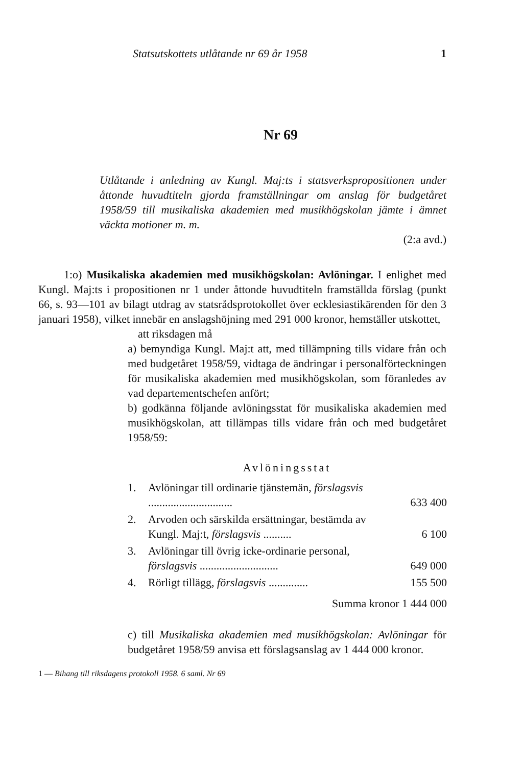Statsutskottets utlåtande nr 69 år 1958 1
Nr 69
Utlåtande i anledning av Kungl. Maj:ts i statsverkspropositionen under åttonde huvudtiteln gjorda framställningar om anslag för budgetåret 1958/59 till musikaliska akademien med musikhögskolan jämte i ämnet väckta motioner m. m.
(2:a avd.)
1:o) Musikaliska akademien med musikhögskolan: Avlöningar. I enlighet med Kungl. Maj:ts i propositionen nr 1 under åttonde huvudtiteln framställda förslag (punkt 66, s. 93—101 av bilagt utdrag av statsrådsprotokollet över ecklesiastikärenden för den 3 januari 1958), vilket innebär en anslagshöjning med 291 000 kronor, hemställer utskottet,
att riksdagen må
a) bemyndiga Kungl. Maj:t att, med tillämpning tills vidare från och med budgetåret 1958/59, vidtaga de ändringar i personalförteckningen för musikaliska akademien med musikhögskolan, som föranledes av vad departementschefen anfört;
b) godkänna följande avlöningsstat för musikaliska akademien med musikhögskolan, att tillämpas tills vidare från och med budgetåret 1958/59:
Avlöningsstat
| 1. | Avlöningar till ordinarie tjänstemän, förslagsvis .............................. | 633 400 |
| 2. | Arvoden och särskilda ersättningar, bestämda av Kungl. Maj:t, förslagsvis .......... | 6 100 |
| 3. | Avlöningar till övrig icke-ordinarie personal, förslagsvis ............................ | 649 000 |
| 4. | Rörligt tillägg, förslagsvis .............. | 155 500 |
| | Summa kronor 1 444 000 | |
c) till Musikaliska akademien med musikhögskolan: Avlöningar för budgetåret 1958/59 anvisa ett förslagsanslag av 1 444 000 kronor.
1 — Bihang till riksdagens protokoll 1958. 6 saml. Nr 69